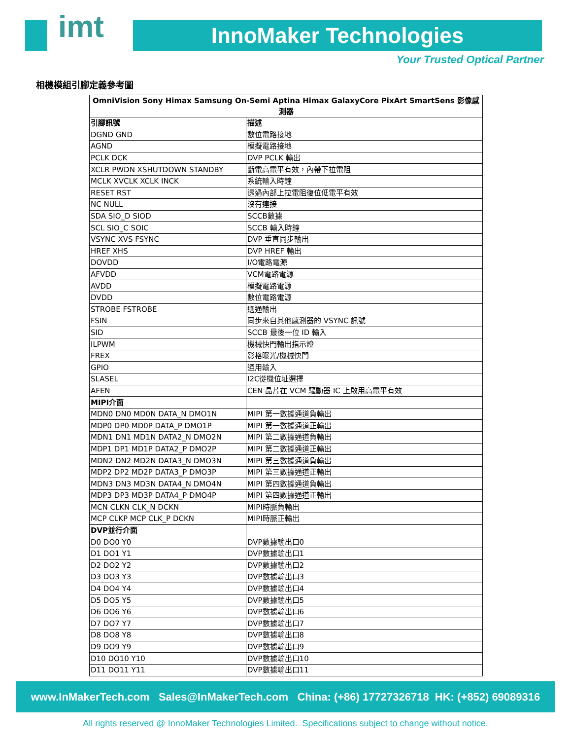imt InnoMaker Technologies
Your Trusted Optical Partner
相機模組引腳定義參考圖
| OmniVision Sony Himax Samsung On-Semi Aptina Himax GalaxyCore PixArt SmartSens 影像感測器 | |
| 引腳訊號 | 描述 |
| DGND GND | 數位電路接地 |
| AGND | 模擬電路接地 |
| PCLK DCK | DVP PCLK 輸出 |
| XCLR PWDN XSHUTDOWN STANDBY | 斷電高電平有效，內帶下拉電阻 |
| MCLK XVCLK XCLK INCK | 系統輸入時鐘 |
| RESET RST | 透過內部上拉電阻復位低電平有效 |
| NC NULL | 沒有連接 |
| SDA SIO_D SIOD | SCCB數據 |
| SCL SIO_C SOIC | SCCB 輸入時鐘 |
| VSYNC XVS FSYNC | DVP 垂直同步輸出 |
| HREF XHS | DVP HREF 輸出 |
| DOVDD | I/O電路電源 |
| AFVDD | VCM電路電源 |
| AVDD | 模擬電路電源 |
| DVDD | 數位電路電源 |
| STROBE FSTROBE | 選通輸出 |
| FSIN | 同步來自其他感測器的 VSYNC 訊號 |
| SID | SCCB 最後一位 ID 輸入 |
| ILPWM | 機械快門輸出指示燈 |
| FREX | 影格曝光/機械快門 |
| GPIO | 通用輸入 |
| SLASEL | I2C從機位址選擇 |
| AFEN | CEN 晶片在 VCM 驅動器 IC 上啟用高電平有效 |
| MIPI介面 | |
| MDN0 DN0 MD0N DATA_N DMO1N | MIPI 第一數據通道負輸出 |
| MDP0 DP0 MD0P DATA_P DMO1P | MIPI 第一數據通道正輸出 |
| MDN1 DN1 MD1N DATA2_N DMO2N | MIPI 第二數據通道負輸出 |
| MDP1 DP1 MD1P DATA2_P DMO2P | MIPI 第二數據通道正輸出 |
| MDN2 DN2 MD2N DATA3_N DMO3N | MIPI 第三數據通道負輸出 |
| MDP2 DP2 MD2P DATA3_P DMO3P | MIPI 第三數據通道正輸出 |
| MDN3 DN3 MD3N DATA4_N DMO4N | MIPI 第四數據通道負輸出 |
| MDP3 DP3 MD3P DATA4_P DMO4P | MIPI 第四數據通道正輸出 |
| MCN CLKN CLK_N DCKN | MIPI時脈負輸出 |
| MCP CLKP MCP CLK_P DCKN | MIPI時脈正輸出 |
| DVP並行介面 | |
| D0 DO0 Y0 | DVP數據輸出口0 |
| D1 DO1 Y1 | DVP數據輸出口1 |
| D2 DO2 Y2 | DVP數據輸出口2 |
| D3 DO3 Y3 | DVP數據輸出口3 |
| D4 DO4 Y4 | DVP數據輸出口4 |
| D5 DO5 Y5 | DVP數據輸出口5 |
| D6 DO6 Y6 | DVP數據輸出口6 |
| D7 DO7 Y7 | DVP數據輸出口7 |
| D8 DO8 Y8 | DVP數據輸出口8 |
| D9 DO9 Y9 | DVP數據輸出口9 |
| D10 DO10 Y10 | DVP數據輸出口10 |
| D11 DO11 Y11 | DVP數據輸出口11 |
www.InMakerTech.com Sales@InMakerTech.com China: (+86) 17727326718 HK: (+852) 69089316
All rights reserved @ InnoMaker Technologies Limited. Specifications subject to change without notice.